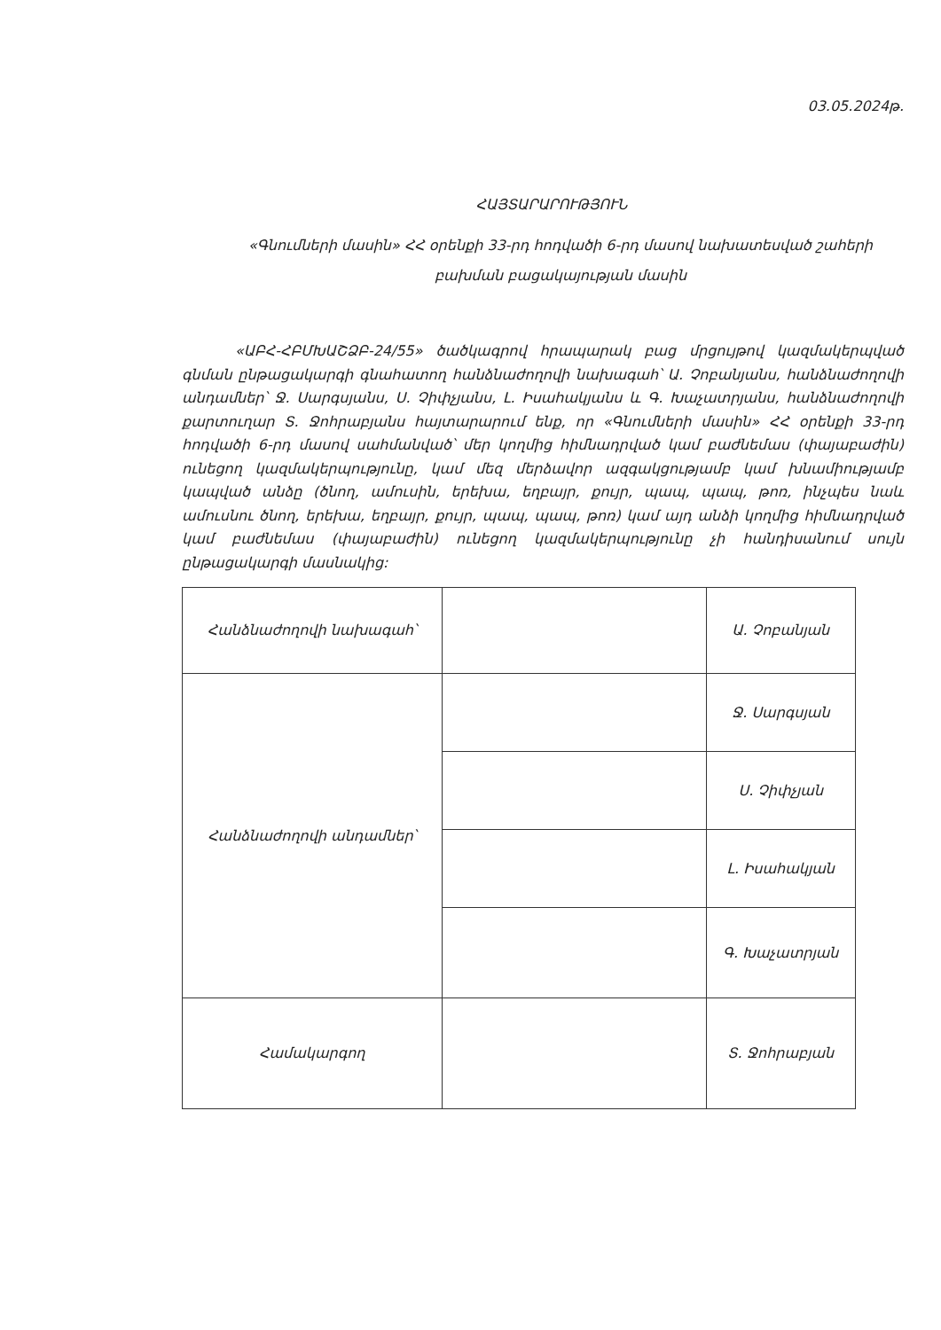03.05.2024թ.
ՀԱՅՏԱՐԱՐՈՒԹՅՈՒՆ
«Գնումների մասին» ՀՀ օրենքի 33-րդ հոդվածի 6-րդ մասով նախատեսված շահերի բախման բացակայության մասին
«ԱԲՀ-ՀԲՄԽԱՇՁԲ-24/55» ծածկագրով հրապարակ բաց մրցույթով կազմակերպված գնման ընթացակարգի գնահատող հանձնաժողովի նախագահ՝ Ա. Չոբանյանս, հանձնաժողովի անդամներ՝ Ջ. Սարգսյանս, Ս. Չիփչյանս, Լ. Իսահակյանս և Գ. Խաչատրյանս, հանձնաժողովի քարտուղար Տ. Ջոհրաբյանս հայտարարում ենք, որ «Գնումների մասին» ՀՀ օրենքի 33-րդ հոդվածի 6-րդ մասով սահմանված՝ մեր կողմից հիմնադրված կամ բաժնեմաս (փայաբաժին) ունեցող կազմակերպությունը, կամ մեզ մերձավոր ազգակցությամբ կամ խնամիությամբ կապված անձը (ծնող, ամուսին, երեխա, եղբայր, քույր, պապ, պապ, թոռ, ինչպես նաև ամուսնու ծնող, երեխա, եղբայր, քույր, պապ, պապ, թոռ) կամ այդ անձի կողմից հիմնադրված կամ բաժնեմաս (փայաբաժին) ունեցող կազմակերպությունը չի հանդիսանում սույն ընթացակարգի մասնակից:
| Հանձնաժողովի նախագահ՝ | | Ա. Չոբանյան |
| Հանձնաժողովի անդամներ՝ | | Ջ. Սարգսյան |
| | | Ս. Չիփչյան |
| | | Լ. Իսահակյան |
| | | Գ. Խաչատրյան |
| Համակարգող | | Տ. Ջոհրաբյան |